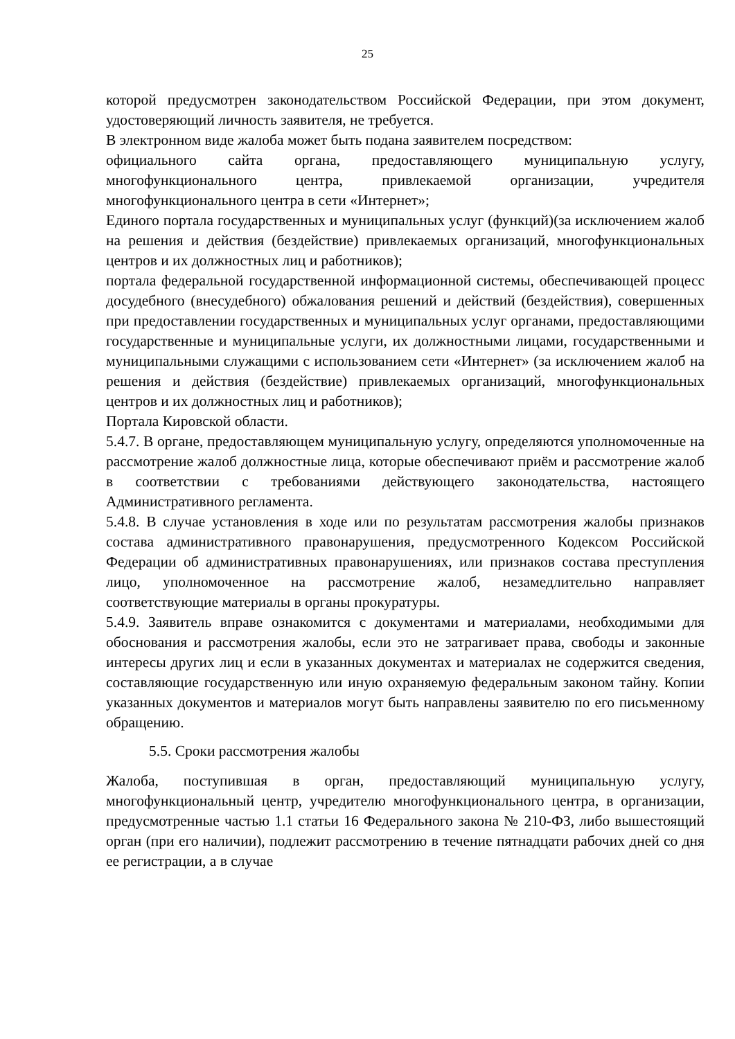25
которой предусмотрен законодательством Российской Федерации, при этом документ, удостоверяющий личность заявителя, не требуется.
В электронном виде жалоба может быть подана заявителем посредством:
официального сайта органа, предоставляющего муниципальную услугу, многофункционального центра, привлекаемой организации, учредителя многофункционального центра в сети «Интернет»;
Единого портала государственных и муниципальных услуг (функций)(за исключением жалоб на решения и действия (бездействие) привлекаемых организаций, многофункциональных центров и их должностных лиц и работников);
портала федеральной государственной информационной системы, обеспечивающей процесс досудебного (внесудебного) обжалования решений и действий (бездействия), совершенных при предоставлении государственных и муниципальных услуг органами, предоставляющими государственные и муниципальные услуги, их должностными лицами, государственными и муниципальными служащими с использованием сети «Интернет» (за исключением жалоб на решения и действия (бездействие) привлекаемых организаций, многофункциональных центров и их должностных лиц и работников);
Портала Кировской области.
5.4.7. В органе, предоставляющем муниципальную услугу, определяются уполномоченные на рассмотрение жалоб должностные лица, которые обеспечивают приём и рассмотрение жалоб в соответствии с требованиями действующего законодательства, настоящего Административного регламента.
5.4.8. В случае установления в ходе или по результатам рассмотрения жалобы признаков состава административного правонарушения, предусмотренного Кодексом Российской Федерации об административных правонарушениях, или признаков состава преступления лицо, уполномоченное на рассмотрение жалоб, незамедлительно направляет соответствующие материалы в органы прокуратуры.
5.4.9. Заявитель вправе ознакомится с документами и материалами, необходимыми для обоснования и рассмотрения жалобы, если это не затрагивает права, свободы и законные интересы других лиц и если в указанных документах и материалах не содержится сведения, составляющие государственную или иную охраняемую федеральным законом тайну. Копии указанных документов и материалов могут быть направлены заявителю по его письменному обращению.
5.5. Сроки рассмотрения жалобы
Жалоба, поступившая в орган, предоставляющий муниципальную услугу, многофункциональный центр, учредителю многофункционального центра, в организации, предусмотренные частью 1.1 статьи 16 Федерального закона № 210-ФЗ, либо вышестоящий орган (при его наличии), подлежит рассмотрению в течение пятнадцати рабочих дней со дня ее регистрации, а в случае